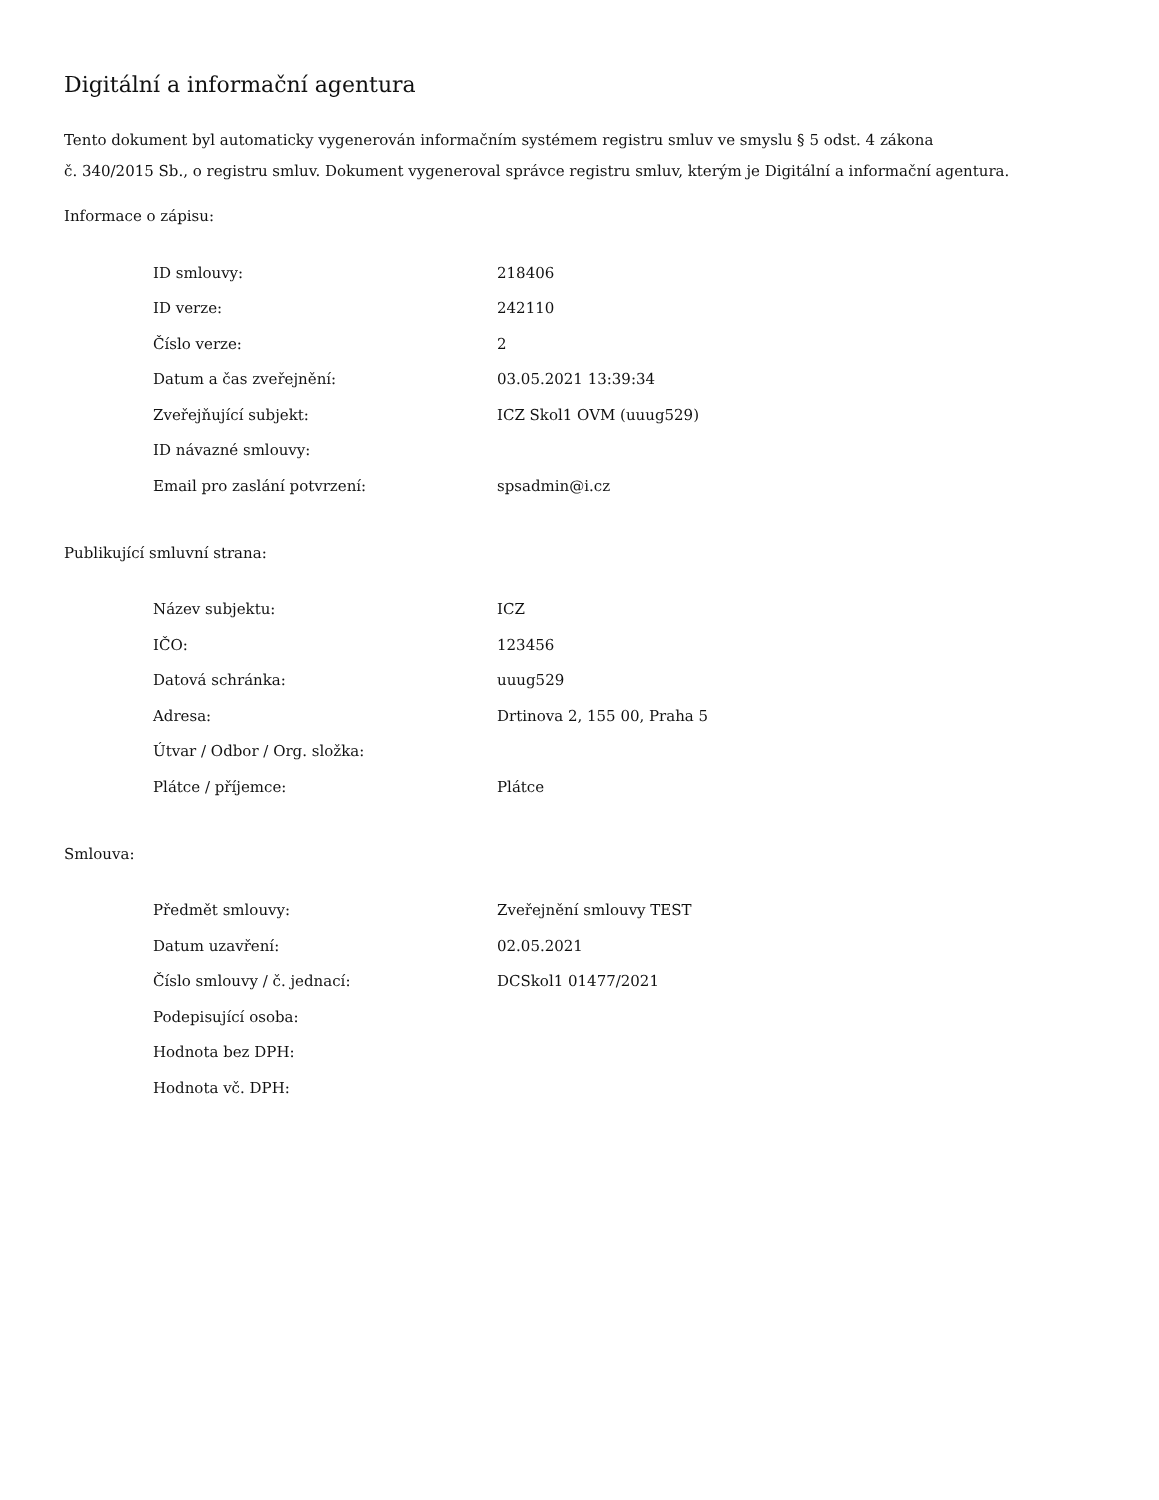Digitální a informační agentura
Tento dokument byl automaticky vygenerován informačním systémem registru smluv ve smyslu § 5 odst. 4 zákona
č. 340/2015 Sb., o registru smluv. Dokument vygeneroval správce registru smluv, kterým je Digitální a informační agentura.
Informace o zápisu:
| ID smlouvy: | 218406 |
| ID verze: | 242110 |
| Číslo verze: | 2 |
| Datum a čas zveřejnění: | 03.05.2021 13:39:34 |
| Zveřejňující subjekt: | ICZ Skol1 OVM (uuug529) |
| ID návazné smlouvy: | |
| Email pro zaslání potvrzení: | spsadmin@i.cz |
Publikující smluvní strana:
| Název subjektu: | ICZ |
| IČO: | 123456 |
| Datová schránka: | uuug529 |
| Adresa: | Drtinova 2, 155 00, Praha 5 |
| Útvar / Odbor / Org. složka: | |
| Plátce / příjemce: | Plátce |
Smlouva:
| Předmět smlouvy: | Zveřejnění smlouvy TEST |
| Datum uzavření: | 02.05.2021 |
| Číslo smlouvy / č. jednací: | DCSkol1 01477/2021 |
| Podepisující osoba: | |
| Hodnota bez DPH: | |
| Hodnota vč. DPH: | |